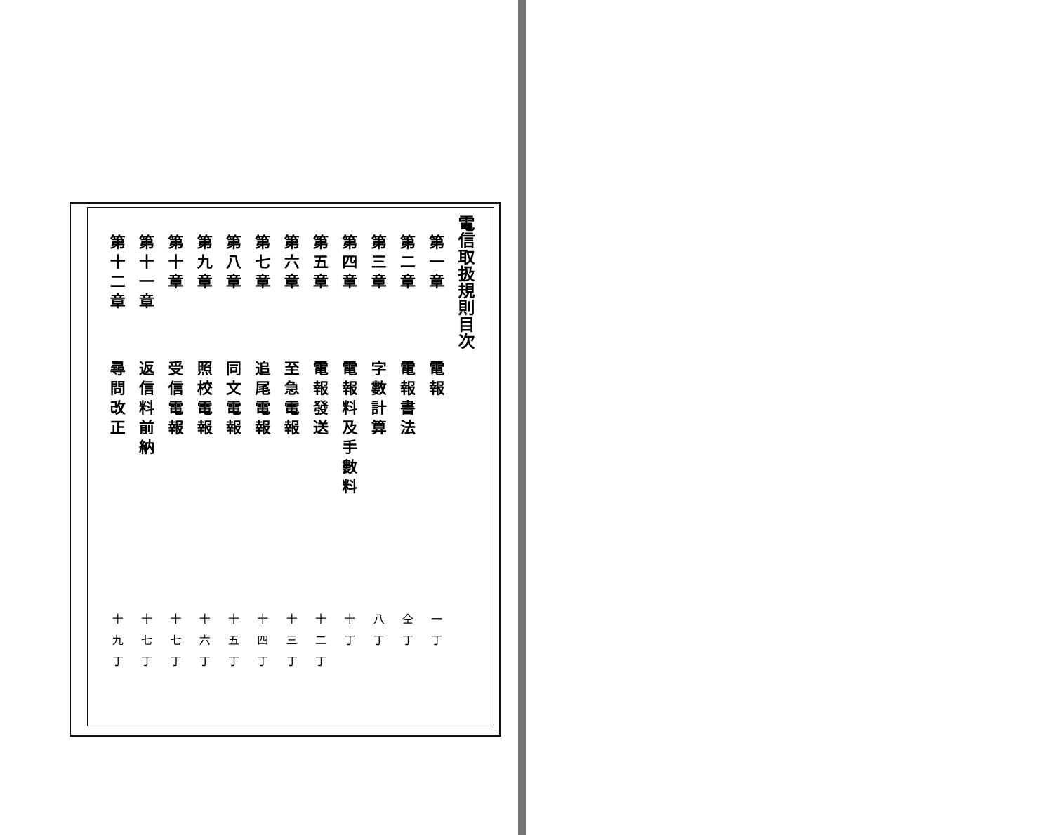電信取扱規則目次
第一章
電報
一丁
第二章
電報書法
仝丁
第三章
字數計算
八丁
第四章
電報料及手數料
十丁
第五章
電報發送
十二丁
第六章
至急電報
十三丁
第七章
追尾電報
十四丁
第八章
同文電報
十五丁
第九章
照校電報
十六丁
第十章
受信電報
十七丁
第十一章
返信料前納
十七丁
第十二章
尋問改正
十九丁